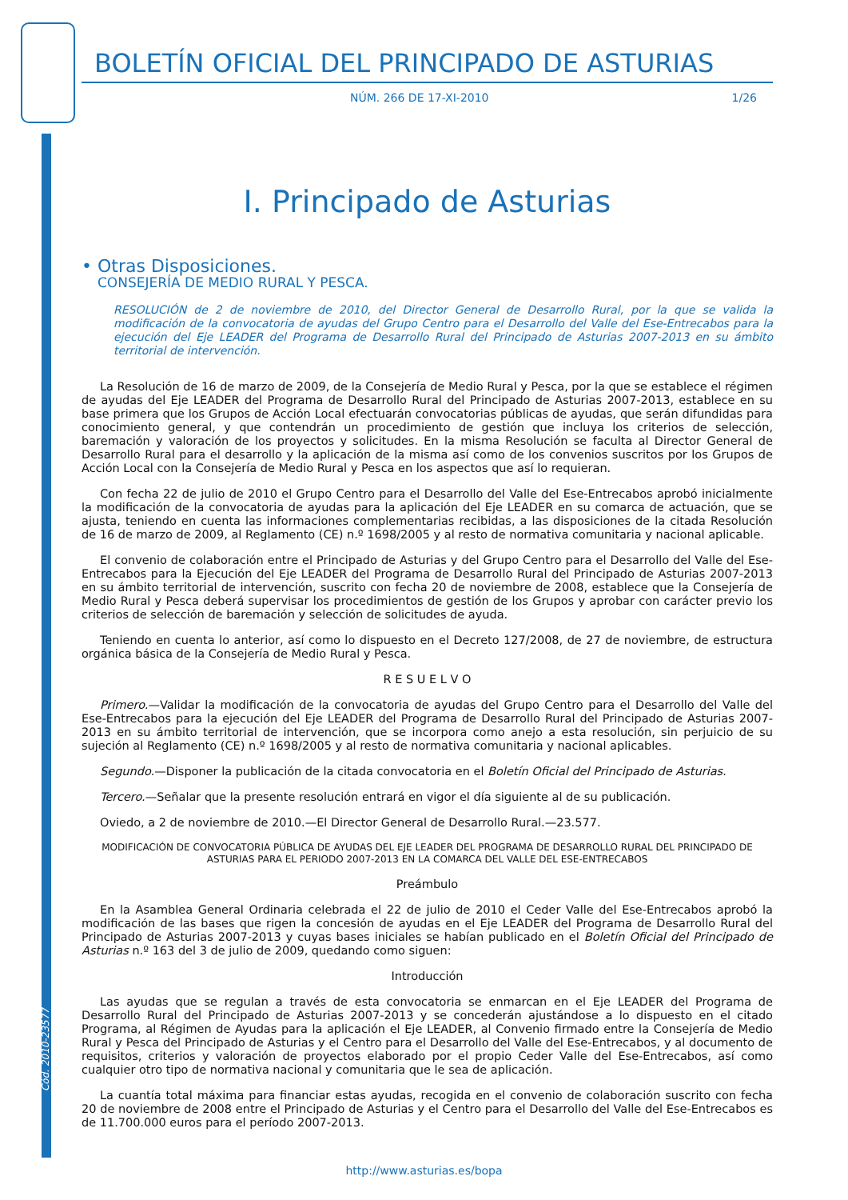Cód. 2010-23577
BOLETÍN OFICIAL DEL PRINCIPADO DE ASTURIAS
NÚM. 266 DE 17-XI-2010 1/26
I. Principado de Asturias
• Otras Disposiciones.
CONSEJERÍA DE MEDIO RURAL Y PESCA.
RESOLUCIÓN de 2 de noviembre de 2010, del Director General de Desarrollo Rural, por la que se valida la modificación de la convocatoria de ayudas del Grupo Centro para el Desarrollo del Valle del Ese-Entrecabos para la ejecución del Eje LEADER del Programa de Desarrollo Rural del Principado de Asturias 2007-2013 en su ámbito territorial de intervención.
La Resolución de 16 de marzo de 2009, de la Consejería de Medio Rural y Pesca, por la que se establece el régimen de ayudas del Eje LEADER del Programa de Desarrollo Rural del Principado de Asturias 2007-2013, establece en su base primera que los Grupos de Acción Local efectuarán convocatorias públicas de ayudas, que serán difundidas para conocimiento general, y que contendrán un procedimiento de gestión que incluya los criterios de selección, baremación y valoración de los proyectos y solicitudes. En la misma Resolución se faculta al Director General de Desarrollo Rural para el desarrollo y la aplicación de la misma así como de los convenios suscritos por los Grupos de Acción Local con la Consejería de Medio Rural y Pesca en los aspectos que así lo requieran.
Con fecha 22 de julio de 2010 el Grupo Centro para el Desarrollo del Valle del Ese-Entrecabos aprobó inicialmente la modificación de la convocatoria de ayudas para la aplicación del Eje LEADER en su comarca de actuación, que se ajusta, teniendo en cuenta las informaciones complementarias recibidas, a las disposiciones de la citada Resolución de 16 de marzo de 2009, al Reglamento (CE) n.º 1698/2005 y al resto de normativa comunitaria y nacional aplicable.
El convenio de colaboración entre el Principado de Asturias y del Grupo Centro para el Desarrollo del Valle del Ese-Entrecabos para la Ejecución del Eje LEADER del Programa de Desarrollo Rural del Principado de Asturias 2007-2013 en su ámbito territorial de intervención, suscrito con fecha 20 de noviembre de 2008, establece que la Consejería de Medio Rural y Pesca deberá supervisar los procedimientos de gestión de los Grupos y aprobar con carácter previo los criterios de selección de baremación y selección de solicitudes de ayuda.
Teniendo en cuenta lo anterior, así como lo dispuesto en el Decreto 127/2008, de 27 de noviembre, de estructura orgánica básica de la Consejería de Medio Rural y Pesca.
R E S U E L V O
Primero.—Validar la modificación de la convocatoria de ayudas del Grupo Centro para el Desarrollo del Valle del Ese-Entrecabos para la ejecución del Eje LEADER del Programa de Desarrollo Rural del Principado de Asturias 2007-2013 en su ámbito territorial de intervención, que se incorpora como anejo a esta resolución, sin perjuicio de su sujeción al Reglamento (CE) n.º 1698/2005 y al resto de normativa comunitaria y nacional aplicables.
Segundo.—Disponer la publicación de la citada convocatoria en el Boletín Oficial del Principado de Asturias.
Tercero.—Señalar que la presente resolución entrará en vigor el día siguiente al de su publicación.
Oviedo, a 2 de noviembre de 2010.—El Director General de Desarrollo Rural.—23.577.
MODIFICACIÓN DE CONVOCATORIA PÚBLICA DE AYUDAS DEL EJE LEADER DEL PROGRAMA DE DESARROLLO RURAL DEL PRINCIPADO DE ASTURIAS PARA EL PERIODO 2007-2013 EN LA COMARCA DEL VALLE DEL ESE-ENTRECABOS
Preámbulo
En la Asamblea General Ordinaria celebrada el 22 de julio de 2010 el Ceder Valle del Ese-Entrecabos aprobó la modificación de las bases que rigen la concesión de ayudas en el Eje LEADER del Programa de Desarrollo Rural del Principado de Asturias 2007-2013 y cuyas bases iniciales se habían publicado en el Boletín Oficial del Principado de Asturias n.º 163 del 3 de julio de 2009, quedando como siguen:
Introducción
Las ayudas que se regulan a través de esta convocatoria se enmarcan en el Eje LEADER del Programa de Desarrollo Rural del Principado de Asturias 2007-2013 y se concederán ajustándose a lo dispuesto en el citado Programa, al Régimen de Ayudas para la aplicación el Eje LEADER, al Convenio firmado entre la Consejería de Medio Rural y Pesca del Principado de Asturias y el Centro para el Desarrollo del Valle del Ese-Entrecabos, y al documento de requisitos, criterios y valoración de proyectos elaborado por el propio Ceder Valle del Ese-Entrecabos, así como cualquier otro tipo de normativa nacional y comunitaria que le sea de aplicación.
La cuantía total máxima para financiar estas ayudas, recogida en el convenio de colaboración suscrito con fecha 20 de noviembre de 2008 entre el Principado de Asturias y el Centro para el Desarrollo del Valle del Ese-Entrecabos es de 11.700.000 euros para el período 2007-2013.
http://www.asturias.es/bopa